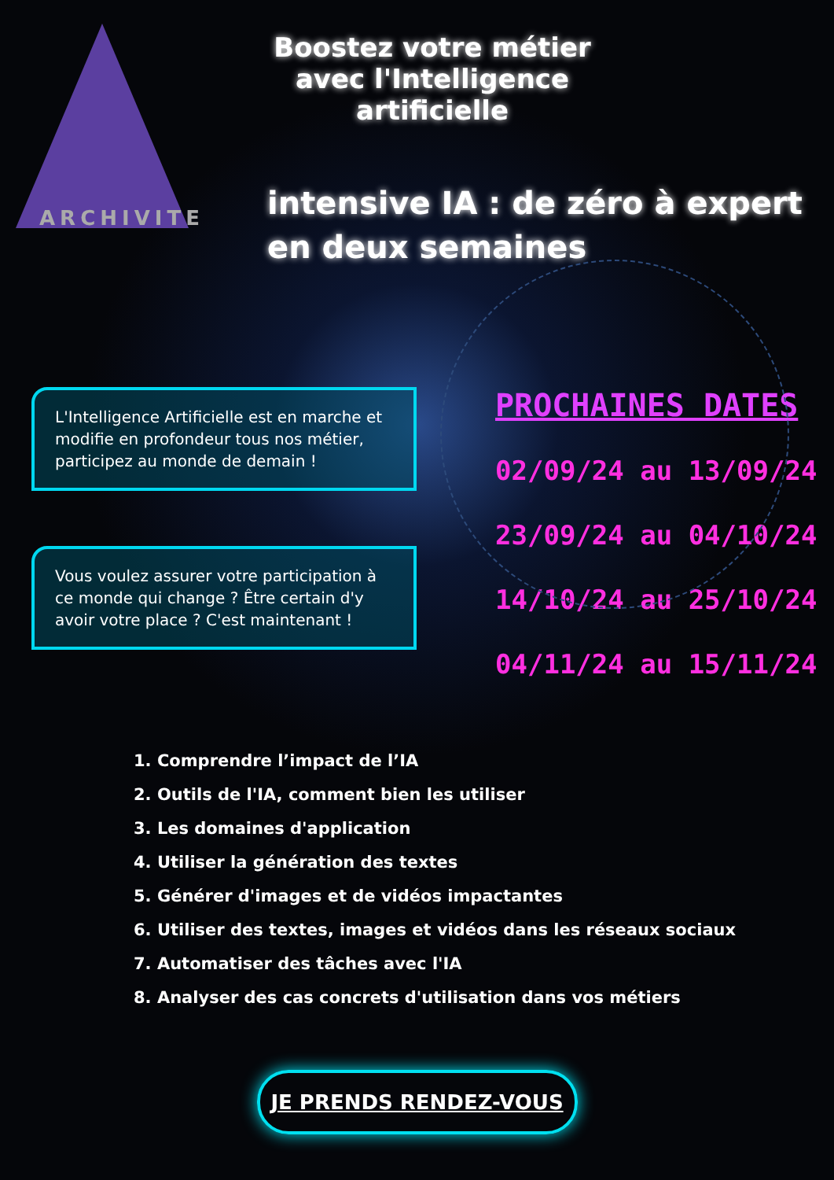ARCHIVITE
Boostez votre métier avec l'Intelligence artificielle
intensive IA : de zéro à expert en deux semaines
L'Intelligence Artificielle est en marche et modifie en profondeur tous nos métier, participez au monde de demain !
Vous voulez assurer votre participation à ce monde qui change ? Être certain d'y avoir votre place ? C'est maintenant !
PROCHAINES DATES
02/09/24 au 13/09/24
23/09/24 au 04/10/24
14/10/24 au 25/10/24
04/11/24 au 15/11/24
1. Comprendre l’impact de l’IA
2. Outils de l'IA, comment bien les utiliser
3. Les domaines d'application
4. Utiliser la génération des textes
5. Générer d'images et de vidéos impactantes
6. Utiliser des textes, images et vidéos dans les réseaux sociaux
7. Automatiser des tâches avec l'IA
8. Analyser des cas concrets d'utilisation dans vos métiers
JE PRENDS RENDEZ-VOUS